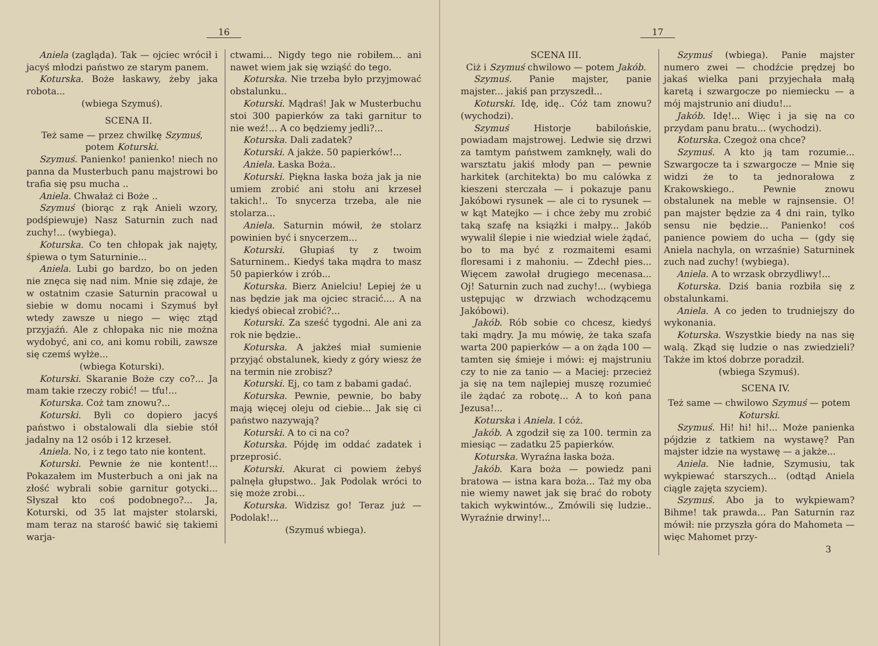16
Aniela (zagląda). Tak — ojciec wrócił i jacyś młodzi państwo ze starym panem.
Koturska. Boże łaskawy, żeby jaka robota...
(wbiega Szymuś).
SCENA II.
Też same — przez chwilkę Szymuś, potem Koturski.
Szymuś. Panienko! panienko! niech no panna da Musterbuch panu majstrowi bo trafia się psu mucha ..
Aniela. Chwałaż ci Boże ..
Szymuś (biorąc z rąk Anieli wzory, podśpiewuje) Nasz Saturnin zuch nad zuchy!... (wybiega).
Koturska. Co ten chłopak jak najęty, śpiewa o tym Saturninie...
Aniela. Lubi go bardzo, bo on jeden nie znęca się nad nim. Mnie się zdaje, że w ostatnim czasie Saturnin pracował u siebie w domu nocami i Szymuś był wtedy zawsze u niego — więc ztąd przyjaźń. Ale z chłopaka nic nie można wydobyć, ani co, ani komu robili, zawsze się czemś wyłże...
(wbiega Koturski).
Koturski. Skaranie Boże czy co?... Ja mam takie rzeczy robić! — tfu!...
Koturska. Coż tam znowu?...
Koturski. Byli co dopiero jacyś państwo i obstalowali dla siebie stół jadalny na 12 osób i 12 krzeseł.
Aniela. No, i z tego tato nie kontent.
Koturski. Pewnie że nie kontent!... Pokazałem im Musterbuch a oni jak na złość wybrali sobie garnitur gotycki... Słyszał kto coś podobnego?... Ja, Koturski, od 35 lat majster stolarski, mam teraz na starość bawić się takiemi warja-
ctwami... Nigdy tego nie robiłem... ani nawet wiem jak się wziąść do tego.
Koturska. Nie trzeba było przyjmować obstalunku..
Koturski. Mądraś! Jak w Musterbuchu stoi 300 papierków za taki garnitur to nie weź!... A co będziemy jedli?...
Koturska. Dali zadatek?
Koturski. A jakże. 50 papierków!...
Aniela. Łaska Boża..
Koturski. Piękna łaska boża jak ja nie umiem zrobić ani stołu ani krzeseł takich!.. To snycerza trzeba, ale nie stolarza...
Aniela. Saturnin mówił, że stolarz powinien być i snycerzem...
Koturski. Głupiaś ty z twoim Saturninem.. Kiedyś taka mądra to masz 50 papierków i zrób...
Koturska. Bierz Anielciu! Lepiej że u nas będzie jak ma ojciec stracić.... A na kiedyś obiecał zrobić?...
Koturski. Za sześć tygodni. Ale ani za rok nie będzie..
Koturska. A jakżeś miał sumienie przyjąć obstalunek, kiedy z góry wiesz że na termin nie zrobisz?
Koturski. Ej, co tam z babami gadać.
Koturska. Pewnie, pewnie, bo baby mają więcej oleju od ciebie... Jak się ci państwo nazywają?
Koturski. A to ci na co?
Koturska. Pójdę im oddać zadatek i przeprosić.
Koturski. Akurat ci powiem żebyś palnęła głupstwo.. Jak Podolak wróci to się może zrobi...
Koturska. Widzisz go! Teraz już — Podolak!...
(Szymuś wbiega).
17
SCENA III.
Ciż i Szymuś chwilowo — potem Jakób.
Szymuś. Panie majster, panie majster... jakiś pan przyszedł...
Koturski. Idę, idę.. Cóż tam znowu? (wychodzi).
Szymuś Historje babilońskie, powiadam majstrowej. Ledwie się drzwi za tamtym państwem zamknęły, wali do warsztatu jakiś młody pan — pewnie harkitek (architekta) bo mu calówka z kieszeni sterczała — i pokazuje panu Jakóbowi rysunek — ale ci to rysunek — w kąt Matejko — i chce żeby mu zrobić taką szafę na książki i małpy... Jakób wywalił ślepie i nie wiedział wiele żądać, bo to ma być z rozmaitemi esami floresami i z mahoniu. — Zdechł pies... Więcem zawołał drugiego mecenasa... Oj! Saturnin zuch nad zuchy!... (wybiega ustępując w drzwiach wchodzącemu Jakóbowi).
Jakób. Rób sobie co chcesz, kiedyś taki mądry. Ja mu mówię, że taka szafa warta 200 papierków — a on żąda 100 — tamten się śmieje i mówi: ej majstruniu czy to nie za tanio — a Maciej: przecież ja się na tem najlepiej muszę rozumieć ile żądać za robotę... A to koń pana Jezusa!...
Koturska i Aniela. I cóż.
Jakób. A zgodził się za 100. termin za miesiąc — zadatku 25 papierków.
Koturska. Wyraźna łaska boża.
Jakób. Kara boża — powiedz pani bratowa — istna kara boża... Taż my oba nie wiemy nawet jak się brać do roboty takich wykwintów.., Zmówili się ludzie.. Wyraźnie drwiny!...
Szymuś (wbiega). Panie majster numero zwei — chodźcie prędzej bo jakaś wielka pani przyjechała małą karetą i szwargocze po niemiecku — a mój majstrunio ani diudu!...
Jakób. Idę!... Więc i ja się na co przydam panu bratu... (wychodzi).
Koturska. Czegoż ona chce?
Szymuś. A kto ją tam rozumie... Szwargocze ta i szwargocze — Mnie się widzi że to ta jednorałowa z Krakowskiego.. Pewnie znowu obstalunek na meble w rajnsensie. O! pan majster będzie za 4 dni rain, tylko sensu nie będzie... Panienko! coś panience powiem do ucha — (gdy się Aniela nachyla, on wrzaśnie) Saturninek zuch nad zuchy! (wybiega).
Aniela. A to wrzask obrzydliwy!...
Koturska. Dziś bania rozbiła się z obstalunkami.
Aniela. A co jeden to trudniejszy do wykonania.
Koturska. Wszystkie biedy na nas się walą. Zkąd się ludzie o nas zwiedzieli? Także im ktoś dobrze poradził.
(wbiega Szymuś).
SCENA IV.
Też same — chwilowo Szymuś — potem Koturski.
Szymuś. Hi! hi! hi!... Może panienka pójdzie z tatkiem na wystawę? Pan majster idzie na wystawę — a jakże...
Aniela. Nie ładnie, Szymusiu, tak wykpiewać starszych... (odtąd Aniela ciągle zajęta szyciem).
Szymuś. Abo ja to wykpiewam? Bihme! tak prawda... Pan Saturnin raz mówił: nie przyszła góra do Mahometa — więc Mahomet przy-
3